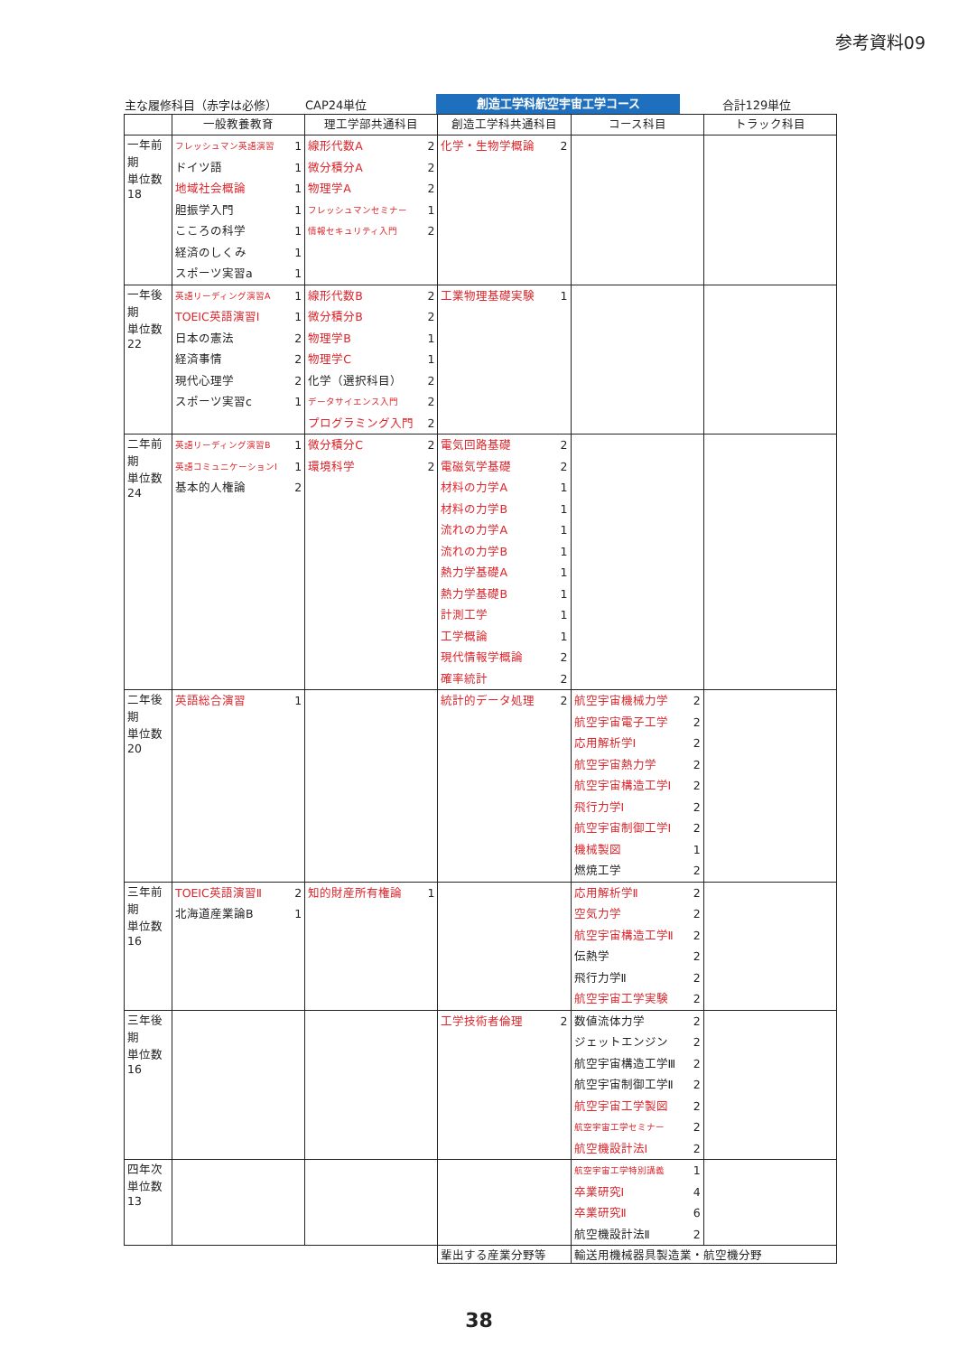参考資料09
主な履修科目（赤字は必修） CAP24単位 創造工学科航空宇宙工学コース 合計129単位
| | 一般教養教育 | 理工学部共通科目 | 創造工学科共通科目 | コース科目 | トラック科目 |
| --- | --- | --- | --- | --- | --- |
| 一年前期 単位数 18 | フレッシュマン英語演習 1 ドイツ語 1 地域社会概論 1 胆振学入門 1 こころの科学 1 経済のしくみ 1 スポーツ実習a 1 | 線形代数A 2 微分積分A 2 物理学A 2 フレッシュマンセミナー 1 情報セキュリティ入門 2 | 化学・生物学概論 2 | | |
| 一年後期 単位数 22 | 英語リーディング演習A 1 TOEIC英語演習Ⅰ 1 日本の憲法 2 経済事情 2 現代心理学 2 スポーツ実習c 1 | 線形代数B 2 微分積分B 2 物理学B 1 物理学C 1 化学（選択科目） 2 データサイエンス入門 2 プログラミング入門 2 | 工業物理基礎実験 1 | | |
| 二年前期 単位数 24 | 英語リーディング演習B 1 英語コミュニケーションⅠ 1 基本的人権論 2 | 微分積分C 2 環境科学 2 | 電気回路基礎 2 電磁気学基礎 2 材料の力学A 1 材料の力学B 1 流れの力学A 1 流れの力学B 1 熱力学基礎A 1 熱力学基礎B 1 計測工学 1 工学概論 1 現代情報学概論 2 確率統計 2 | | |
| 二年後期 単位数 20 | 英語総合演習 1 | | 統計的データ処理 2 | 航空宇宙機械力学 2 航空宇宙電子工学 2 応用解析学Ⅰ 2 航空宇宙熱力学 2 航空宇宙構造工学Ⅰ 2 飛行力学Ⅰ 2 航空宇宙制御工学Ⅰ 2 機械製図 1 燃焼工学 2 | |
| 三年前期 単位数 16 | TOEIC英語演習Ⅱ 2 北海道産業論B 1 | 知的財産所有権論 1 | | 応用解析学Ⅱ 2 空気力学 2 航空宇宙構造工学Ⅱ 2 伝熱学 2 飛行力学Ⅱ 2 航空宇宙工学実験 2 | |
| 三年後期 単位数 16 | | | 工学技術者倫理 2 | 数値流体力学 2 ジェットエンジン 2 航空宇宙構造工学Ⅲ 2 航空宇宙制御工学Ⅱ 2 航空宇宙工学製図 2 航空宇宙工学セミナー 2 航空機設計法Ⅰ 2 | |
| 四年次 単位数 13 | | | | 航空宇宙工学特別講義 1 卒業研究Ⅰ 4 卒業研究Ⅱ 6 航空機設計法Ⅱ 2 | |
| | | | 輩出する産業分野等 | 輸送用機械器具製造業・航空機分野 | |
38